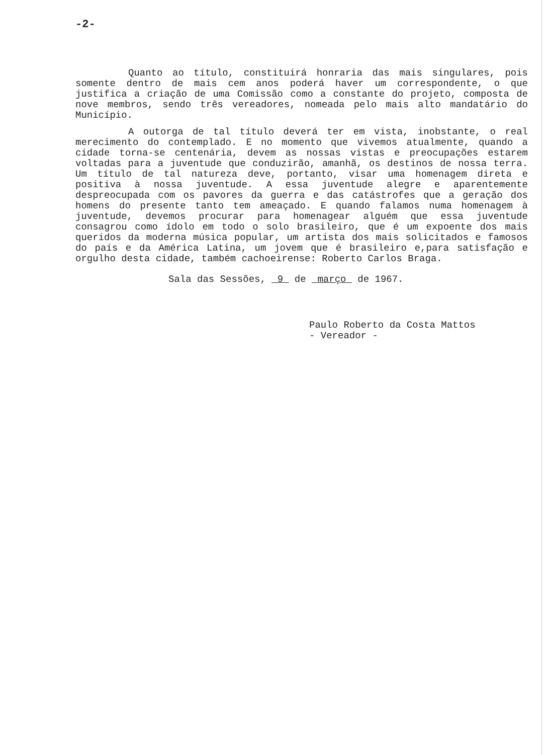-2-
Quanto ao título, constituirá honraria das mais singulares, pois somente dentro de mais cem anos poderá haver um correspondente, o que justifica a criação de uma Comissão como a constante do projeto, composta de nove membros, sendo três vereadores, nomeada pelo mais alto mandatário do Município.
A outorga de tal título deverá ter em vista, inobstante, o real merecimento do contemplado. E no momento que vivemos atualmente, quando a cidade torna-se centenária, devem as nossas vistas e preocupações estarem voltadas para a juventude que conduzirão, amanhã, os destinos de nossa terra. Um título de tal natureza deve, portanto, visar uma homenagem direta e positiva à nossa juventude. A essa juventude alegre e aparentemente despreocupada com os pavores da guerra e das catástrofes que a geração dos homens do presente tanto tem ameaçado. E quando falamos numa homenagem à juventude, devemos procurar para homenagear alguém que essa juventude consagrou como ídolo em todo o solo brasileiro, que é um expoente dos mais queridos da moderna música popular, um artista dos mais solicitados e famosos do país e da América Latina, um jovem que é brasileiro e,para satisfação e orgulho desta cidade, também cachoeirense: Roberto Carlos Braga.
Sala das Sessões, 9 de março de 1967.
Paulo Roberto da Costa Mattos
- Vereador -